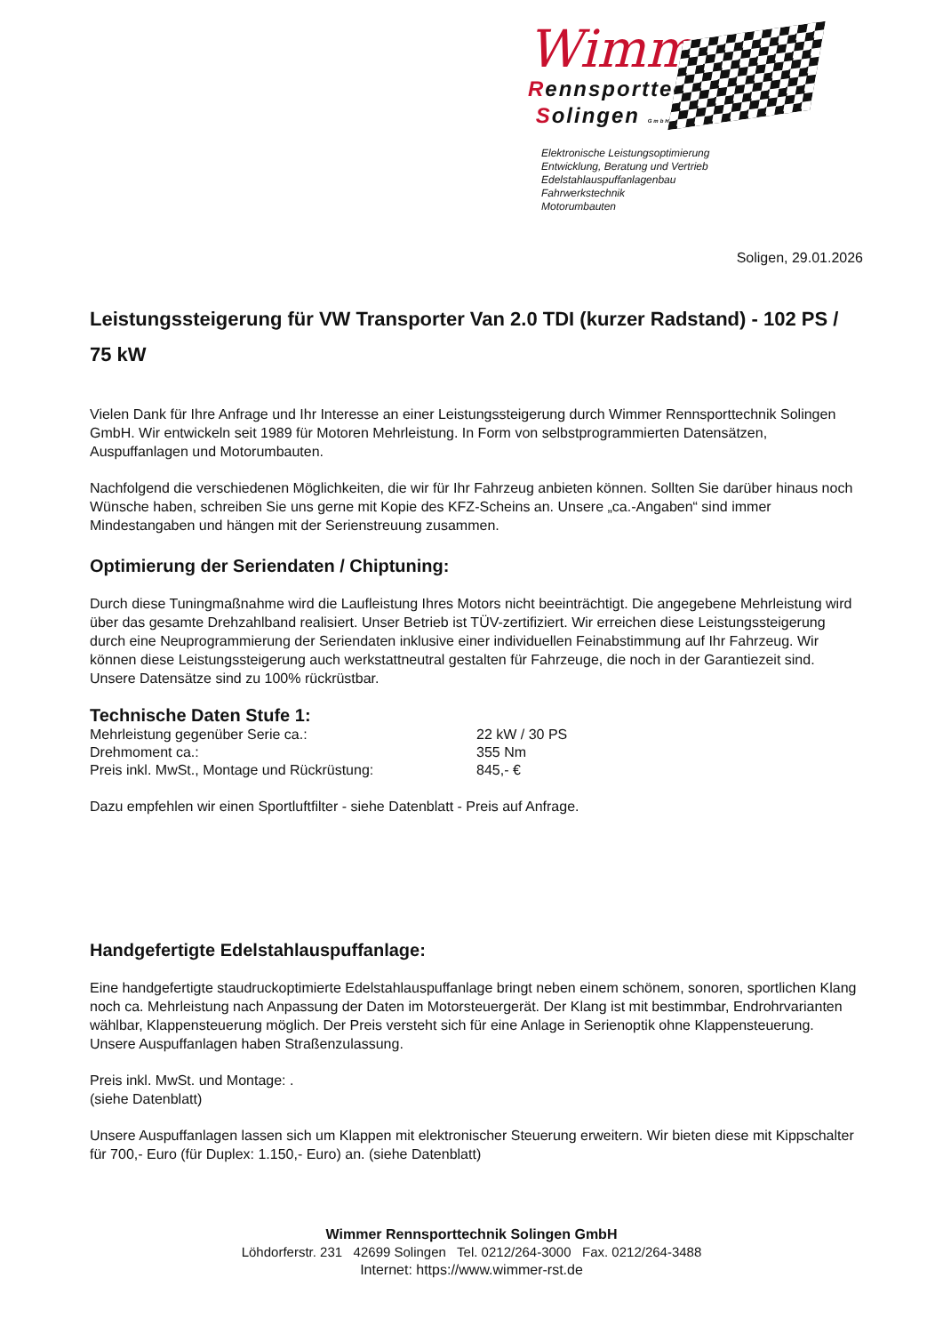Wimmer
Rennsporttechnik
Solingen GmbH
Elektronische Leistungsoptimierung
Entwicklung, Beratung und Vertrieb
Edelstahlauspuffanlagenbau
Fahrwerkstechnik
Motorumbauten
Soligen, 29.01.2026
Leistungssteigerung für VW Transporter Van 2.0 TDI (kurzer Radstand) - 102 PS / 75 kW
Vielen Dank für Ihre Anfrage und Ihr Interesse an einer Leistungssteigerung durch Wimmer Rennsporttechnik Solingen GmbH. Wir entwickeln seit 1989 für Motoren Mehrleistung. In Form von selbstprogrammierten Datensätzen, Auspuffanlagen und Motorumbauten.
Nachfolgend die verschiedenen Möglichkeiten, die wir für Ihr Fahrzeug anbieten können. Sollten Sie darüber hinaus noch Wünsche haben, schreiben Sie uns gerne mit Kopie des KFZ-Scheins an. Unsere „ca.-Angaben“ sind immer Mindestangaben und hängen mit der Serienstreuung zusammen.
Optimierung der Seriendaten / Chiptuning:
Durch diese Tuningmaßnahme wird die Laufleistung Ihres Motors nicht beeinträchtigt. Die angegebene Mehrleistung wird über das gesamte Drehzahlband realisiert. Unser Betrieb ist TÜV-zertifiziert. Wir erreichen diese Leistungssteigerung durch eine Neuprogrammierung der Seriendaten inklusive einer individuellen Feinabstimmung auf Ihr Fahrzeug. Wir können diese Leistungssteigerung auch werkstattneutral gestalten für Fahrzeuge, die noch in der Garantiezeit sind. Unsere Datensätze sind zu 100% rückrüstbar.
Technische Daten Stufe 1:
| Mehrleistung gegenüber Serie ca.: | 22 kW / 30 PS |
| Drehmoment ca.: | 355 Nm |
| Preis inkl. MwSt., Montage und Rückrüstung: | 845,- € |
Dazu empfehlen wir einen Sportluftfilter - siehe Datenblatt - Preis auf Anfrage.
Handgefertigte Edelstahlauspuffanlage:
Eine handgefertigte staudruckoptimierte Edelstahlauspuffanlage bringt neben einem schönem, sonoren, sportlichen Klang noch ca. Mehrleistung nach Anpassung der Daten im Motorsteuergerät. Der Klang ist mit bestimmbar, Endrohrvarianten wählbar, Klappensteuerung möglich. Der Preis versteht sich für eine Anlage in Serienoptik ohne Klappensteuerung. Unsere Auspuffanlagen haben Straßenzulassung.
Preis inkl. MwSt. und Montage: .
(siehe Datenblatt)
Unsere Auspuffanlagen lassen sich um Klappen mit elektronischer Steuerung erweitern. Wir bieten diese mit Kippschalter für 700,- Euro (für Duplex: 1.150,- Euro) an. (siehe Datenblatt)
Wimmer Rennsporttechnik Solingen GmbH
Löhdorferstr. 231 42699 Solingen Tel. 0212/264-3000 Fax. 0212/264-3488
Internet: https://www.wimmer-rst.de